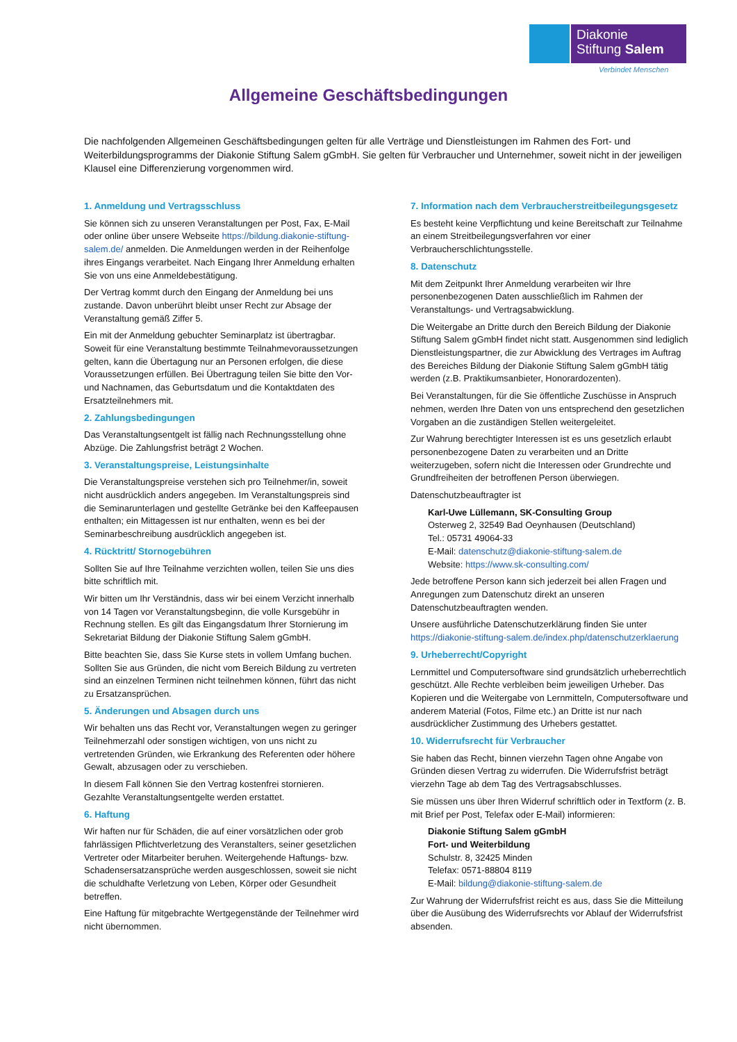Diakonie
Stiftung Salem
Verbindet Menschen
Allgemeine Geschäftsbedingungen
Die nachfolgenden Allgemeinen Geschäftsbedingungen gelten für alle Verträge und Dienstleistungen im Rahmen des Fort- und Weiterbildungsprogramms der Diakonie Stiftung Salem gGmbH. Sie gelten für Verbraucher und Unternehmer, soweit nicht in der jeweiligen Klausel eine Differenzierung vorgenommen wird.
1. Anmeldung und Vertragsschluss
Sie können sich zu unseren Veranstaltungen per Post, Fax, E-Mail oder online über unsere Webseite https://bildung.diakonie-stiftung-salem.de/ anmelden. Die Anmeldungen werden in der Reihenfolge ihres Eingangs verarbeitet. Nach Eingang Ihrer Anmeldung erhalten Sie von uns eine Anmeldebestätigung.
Der Vertrag kommt durch den Eingang der Anmeldung bei uns zustande. Davon unberührt bleibt unser Recht zur Absage der Veranstaltung gemäß Ziffer 5.
Ein mit der Anmeldung gebuchter Seminarplatz ist übertragbar. Soweit für eine Veranstaltung bestimmte Teilnahmevoraussetzungen gelten, kann die Übertagung nur an Personen erfolgen, die diese Voraussetzungen erfüllen. Bei Übertragung teilen Sie bitte den Vor- und Nachnamen, das Geburtsdatum und die Kontaktdaten des Ersatzteilnehmers mit.
2. Zahlungsbedingungen
Das Veranstaltungsentgelt ist fällig nach Rechnungsstellung ohne Abzüge. Die Zahlungsfrist beträgt 2 Wochen.
3. Veranstaltungspreise, Leistungsinhalte
Die Veranstaltungspreise verstehen sich pro Teilnehmer/in, soweit nicht ausdrücklich anders angegeben. Im Veranstaltungspreis sind die Seminarunterlagen und gestellte Getränke bei den Kaffeepausen enthalten; ein Mittagessen ist nur enthalten, wenn es bei der Seminarbeschreibung ausdrücklich angegeben ist.
4. Rücktritt/ Stornogebühren
Sollten Sie auf Ihre Teilnahme verzichten wollen, teilen Sie uns dies bitte schriftlich mit.
Wir bitten um Ihr Verständnis, dass wir bei einem Verzicht innerhalb von 14 Tagen vor Veranstaltungsbeginn, die volle Kursgebühr in Rechnung stellen. Es gilt das Eingangsdatum Ihrer Stornierung im Sekretariat Bildung der Diakonie Stiftung Salem gGmbH.
Bitte beachten Sie, dass Sie Kurse stets in vollem Umfang buchen. Sollten Sie aus Gründen, die nicht vom Bereich Bildung zu vertreten sind an einzelnen Terminen nicht teilnehmen können, führt das nicht zu Ersatzansprüchen.
5. Änderungen und Absagen durch uns
Wir behalten uns das Recht vor, Veranstaltungen wegen zu geringer Teilnehmerzahl oder sonstigen wichtigen, von uns nicht zu vertretenden Gründen, wie Erkrankung des Referenten oder höhere Gewalt, abzusagen oder zu verschieben.
In diesem Fall können Sie den Vertrag kostenfrei stornieren. Gezahlte Veranstaltungsentgelte werden erstattet.
6. Haftung
Wir haften nur für Schäden, die auf einer vorsätzlichen oder grob fahrlässigen Pflichtverletzung des Veranstalters, seiner gesetzlichen Vertreter oder Mitarbeiter beruhen. Weitergehende Haftungs- bzw. Schadensersatzansprüche werden ausgeschlossen, soweit sie nicht die schuldhafte Verletzung von Leben, Körper oder Gesundheit betreffen.
Eine Haftung für mitgebrachte Wertgegenstände der Teilnehmer wird nicht übernommen.
7. Information nach dem Verbraucherstreitbeilegungsgesetz
Es besteht keine Verpflichtung und keine Bereitschaft zur Teilnahme an einem Streitbeilegungsverfahren vor einer Verbraucherschlichtungsstelle.
8. Datenschutz
Mit dem Zeitpunkt Ihrer Anmeldung verarbeiten wir Ihre personenbezogenen Daten ausschließlich im Rahmen der Veranstaltungs- und Vertragsabwicklung.
Die Weitergabe an Dritte durch den Bereich Bildung der Diakonie Stiftung Salem gGmbH findet nicht statt. Ausgenommen sind lediglich Dienstleistungspartner, die zur Abwicklung des Vertrages im Auftrag des Bereiches Bildung der Diakonie Stiftung Salem gGmbH tätig werden (z.B. Praktikumsanbieter, Honorardozenten).
Bei Veranstaltungen, für die Sie öffentliche Zuschüsse in Anspruch nehmen, werden Ihre Daten von uns entsprechend den gesetzlichen Vorgaben an die zuständigen Stellen weitergeleitet.
Zur Wahrung berechtigter Interessen ist es uns gesetzlich erlaubt personenbezogene Daten zu verarbeiten und an Dritte weiterzugeben, sofern nicht die Interessen oder Grundrechte und Grundfreiheiten der betroffenen Person überwiegen.
Datenschutzbeauftragter ist
Karl-Uwe Lüllemann, SK-Consulting Group
Osterweg 2, 32549 Bad Oeynhausen (Deutschland)
Tel.: 05731 49064-33
E-Mail: datenschutz@diakonie-stiftung-salem.de
Website: https://www.sk-consulting.com/
Jede betroffene Person kann sich jederzeit bei allen Fragen und Anregungen zum Datenschutz direkt an unseren Datenschutzbeauftragten wenden.
Unsere ausführliche Datenschutzerklärung finden Sie unter https://diakonie-stiftung-salem.de/index.php/datenschutzerklaerung
9. Urheberrecht/Copyright
Lernmittel und Computersoftware sind grundsätzlich urheberrechtlich geschützt. Alle Rechte verbleiben beim jeweiligen Urheber. Das Kopieren und die Weitergabe von Lernmitteln, Computersoftware und anderem Material (Fotos, Filme etc.) an Dritte ist nur nach ausdrücklicher Zustimmung des Urhebers gestattet.
10. Widerrufsrecht für Verbraucher
Sie haben das Recht, binnen vierzehn Tagen ohne Angabe von Gründen diesen Vertrag zu widerrufen. Die Widerrufsfrist beträgt vierzehn Tage ab dem Tag des Vertragsabschlusses.
Sie müssen uns über Ihren Widerruf schriftlich oder in Textform (z. B. mit Brief per Post, Telefax oder E-Mail) informieren:
Diakonie Stiftung Salem gGmbH
Fort- und Weiterbildung
Schulstr. 8, 32425 Minden
Telefax: 0571-88804 8119
E-Mail: bildung@diakonie-stiftung-salem.de
Zur Wahrung der Widerrufsfrist reicht es aus, dass Sie die Mitteilung über die Ausübung des Widerrufsrechts vor Ablauf der Widerrufsfrist absenden.